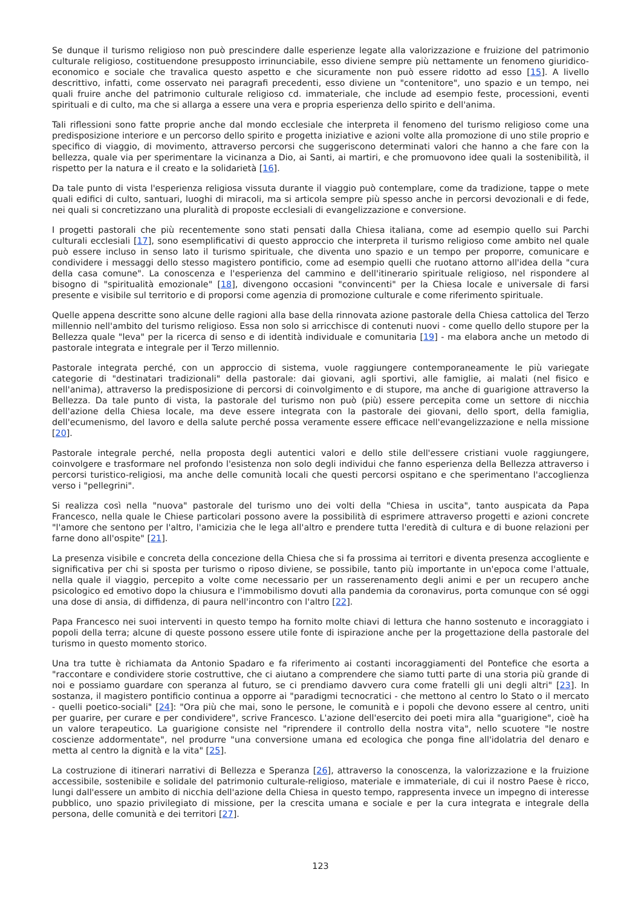Se dunque il turismo religioso non può prescindere dalle esperienze legate alla valorizzazione e fruizione del patrimonio culturale religioso, costituendone presupposto irrinunciabile, esso diviene sempre più nettamente un fenomeno giuridico-economico e sociale che travalica questo aspetto e che sicuramente non può essere ridotto ad esso [15]. A livello descrittivo, infatti, come osservato nei paragrafi precedenti, esso diviene un "contenitore", uno spazio e un tempo, nei quali fruire anche del patrimonio culturale religioso cd. immateriale, che include ad esempio feste, processioni, eventi spirituali e di culto, ma che si allarga a essere una vera e propria esperienza dello spirito e dell'anima.
Tali riflessioni sono fatte proprie anche dal mondo ecclesiale che interpreta il fenomeno del turismo religioso come una predisposizione interiore e un percorso dello spirito e progetta iniziative e azioni volte alla promozione di uno stile proprio e specifico di viaggio, di movimento, attraverso percorsi che suggeriscono determinati valori che hanno a che fare con la bellezza, quale via per sperimentare la vicinanza a Dio, ai Santi, ai martiri, e che promuovono idee quali la sostenibilità, il rispetto per la natura e il creato e la solidarietà [16].
Da tale punto di vista l'esperienza religiosa vissuta durante il viaggio può contemplare, come da tradizione, tappe o mete quali edifici di culto, santuari, luoghi di miracoli, ma si articola sempre più spesso anche in percorsi devozionali e di fede, nei quali si concretizzano una pluralità di proposte ecclesiali di evangelizzazione e conversione.
I progetti pastorali che più recentemente sono stati pensati dalla Chiesa italiana, come ad esempio quello sui Parchi culturali ecclesiali [17], sono esemplificativi di questo approccio che interpreta il turismo religioso come ambito nel quale può essere incluso in senso lato il turismo spirituale, che diventa uno spazio e un tempo per proporre, comunicare e condividere i messaggi dello stesso magistero pontificio, come ad esempio quelli che ruotano attorno all'idea della "cura della casa comune". La conoscenza e l'esperienza del cammino e dell'itinerario spirituale religioso, nel rispondere al bisogno di "spiritualità emozionale" [18], divengono occasioni "convincenti" per la Chiesa locale e universale di farsi presente e visibile sul territorio e di proporsi come agenzia di promozione culturale e come riferimento spirituale.
Quelle appena descritte sono alcune delle ragioni alla base della rinnovata azione pastorale della Chiesa cattolica del Terzo millennio nell'ambito del turismo religioso. Essa non solo si arricchisce di contenuti nuovi - come quello dello stupore per la Bellezza quale "leva" per la ricerca di senso e di identità individuale e comunitaria [19] - ma elabora anche un metodo di pastorale integrata e integrale per il Terzo millennio.
Pastorale integrata perché, con un approccio di sistema, vuole raggiungere contemporaneamente le più variegate categorie di "destinatari tradizionali" della pastorale: dai giovani, agli sportivi, alle famiglie, ai malati (nel fisico e nell'anima), attraverso la predisposizione di percorsi di coinvolgimento e di stupore, ma anche di guarigione attraverso la Bellezza. Da tale punto di vista, la pastorale del turismo non può (più) essere percepita come un settore di nicchia dell'azione della Chiesa locale, ma deve essere integrata con la pastorale dei giovani, dello sport, della famiglia, dell'ecumenismo, del lavoro e della salute perché possa veramente essere efficace nell'evangelizzazione e nella missione [20].
Pastorale integrale perché, nella proposta degli autentici valori e dello stile dell'essere cristiani vuole raggiungere, coinvolgere e trasformare nel profondo l'esistenza non solo degli individui che fanno esperienza della Bellezza attraverso i percorsi turistico-religiosi, ma anche delle comunità locali che questi percorsi ospitano e che sperimentano l'accoglienza verso i "pellegrini".
Si realizza così nella "nuova" pastorale del turismo uno dei volti della "Chiesa in uscita", tanto auspicata da Papa Francesco, nella quale le Chiese particolari possono avere la possibilità di esprimere attraverso progetti e azioni concrete "l'amore che sentono per l'altro, l'amicizia che le lega all'altro e prendere tutta l'eredità di cultura e di buone relazioni per farne dono all'ospite" [21].
La presenza visibile e concreta della concezione della Chiesa che si fa prossima ai territori e diventa presenza accogliente e significativa per chi si sposta per turismo o riposo diviene, se possibile, tanto più importante in un'epoca come l'attuale, nella quale il viaggio, percepito a volte come necessario per un rasserenamento degli animi e per un recupero anche psicologico ed emotivo dopo la chiusura e l'immobilismo dovuti alla pandemia da coronavirus, porta comunque con sé oggi una dose di ansia, di diffidenza, di paura nell'incontro con l'altro [22].
Papa Francesco nei suoi interventi in questo tempo ha fornito molte chiavi di lettura che hanno sostenuto e incoraggiato i popoli della terra; alcune di queste possono essere utile fonte di ispirazione anche per la progettazione della pastorale del turismo in questo momento storico.
Una tra tutte è richiamata da Antonio Spadaro e fa riferimento ai costanti incoraggiamenti del Pontefice che esorta a "raccontare e condividere storie costruttive, che ci aiutano a comprendere che siamo tutti parte di una storia più grande di noi e possiamo guardare con speranza al futuro, se ci prendiamo davvero cura come fratelli gli uni degli altri" [23]. In sostanza, il magistero pontificio continua a opporre ai "paradigmi tecnocratici - che mettono al centro lo Stato o il mercato - quelli poetico-sociali" [24]: "Ora più che mai, sono le persone, le comunità e i popoli che devono essere al centro, uniti per guarire, per curare e per condividere", scrive Francesco. L'azione dell'esercito dei poeti mira alla "guarigione", cioè ha un valore terapeutico. La guarigione consiste nel "riprendere il controllo della nostra vita", nello scuotere "le nostre coscienze addormentate", nel produrre "una conversione umana ed ecologica che ponga fine all'idolatria del denaro e metta al centro la dignità e la vita" [25].
La costruzione di itinerari narrativi di Bellezza e Speranza [26], attraverso la conoscenza, la valorizzazione e la fruizione accessibile, sostenibile e solidale del patrimonio culturale-religioso, materiale e immateriale, di cui il nostro Paese è ricco, lungi dall'essere un ambito di nicchia dell'azione della Chiesa in questo tempo, rappresenta invece un impegno di interesse pubblico, uno spazio privilegiato di missione, per la crescita umana e sociale e per la cura integrata e integrale della persona, delle comunità e dei territori [27].
123